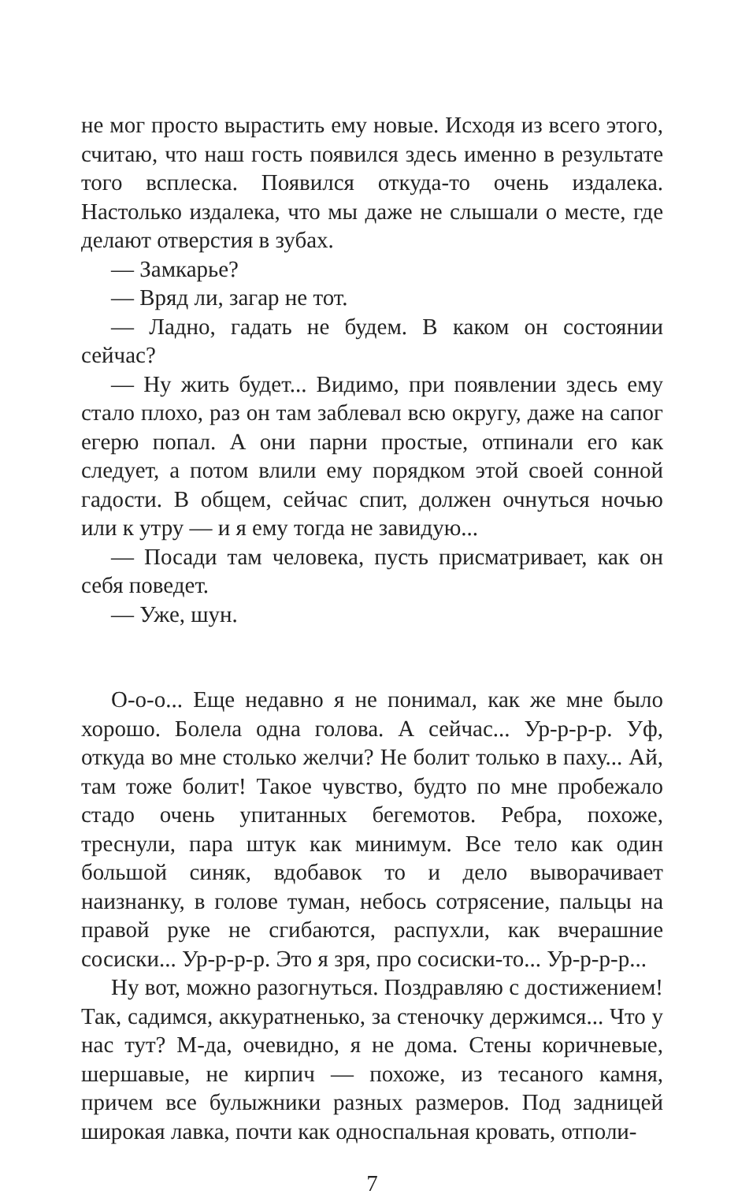не мог просто вырастить ему новые. Исходя из всего этого, считаю, что наш гость появился здесь именно в результате того всплеска. Появился откуда-то очень издалека. Настолько издалека, что мы даже не слышали о месте, где делают отверстия в зубах.
— Замкарье?
— Вряд ли, загар не тот.
— Ладно, гадать не будем. В каком он состоянии сейчас?
— Ну жить будет... Видимо, при появлении здесь ему стало плохо, раз он там заблевал всю округу, даже на сапог егерю попал. А они парни простые, отпинали его как следует, а потом влили ему порядком этой своей сонной гадости. В общем, сейчас спит, должен очнуться ночью или к утру — и я ему тогда не завидую...
— Посади там человека, пусть присматривает, как он себя поведет.
— Уже, шун.
О-о-о... Еще недавно я не понимал, как же мне было хорошо. Болела одна голова. А сейчас... Ур-р-р-р. Уф, откуда во мне столько желчи? Не болит только в паху... Ай, там тоже болит! Такое чувство, будто по мне пробежало стадо очень упитанных бегемотов. Ребра, похоже, треснули, пара штук как минимум. Все тело как один большой синяк, вдобавок то и дело выворачивает наизнанку, в голове туман, небось сотрясение, пальцы на правой руке не сгибаются, распухли, как вчерашние сосиски... Ур-р-р-р. Это я зря, про сосиски-то... Ур-р-р-р...
Ну вот, можно разогнуться. Поздравляю с достижением! Так, садимся, аккуратненько, за стеночку держимся... Что у нас тут? М-да, очевидно, я не дома. Стены коричневые, шершавые, не кирпич — похоже, из тесаного камня, причем все булыжники разных размеров. Под задницей широкая лавка, почти как односпальная кровать, отполи-
7